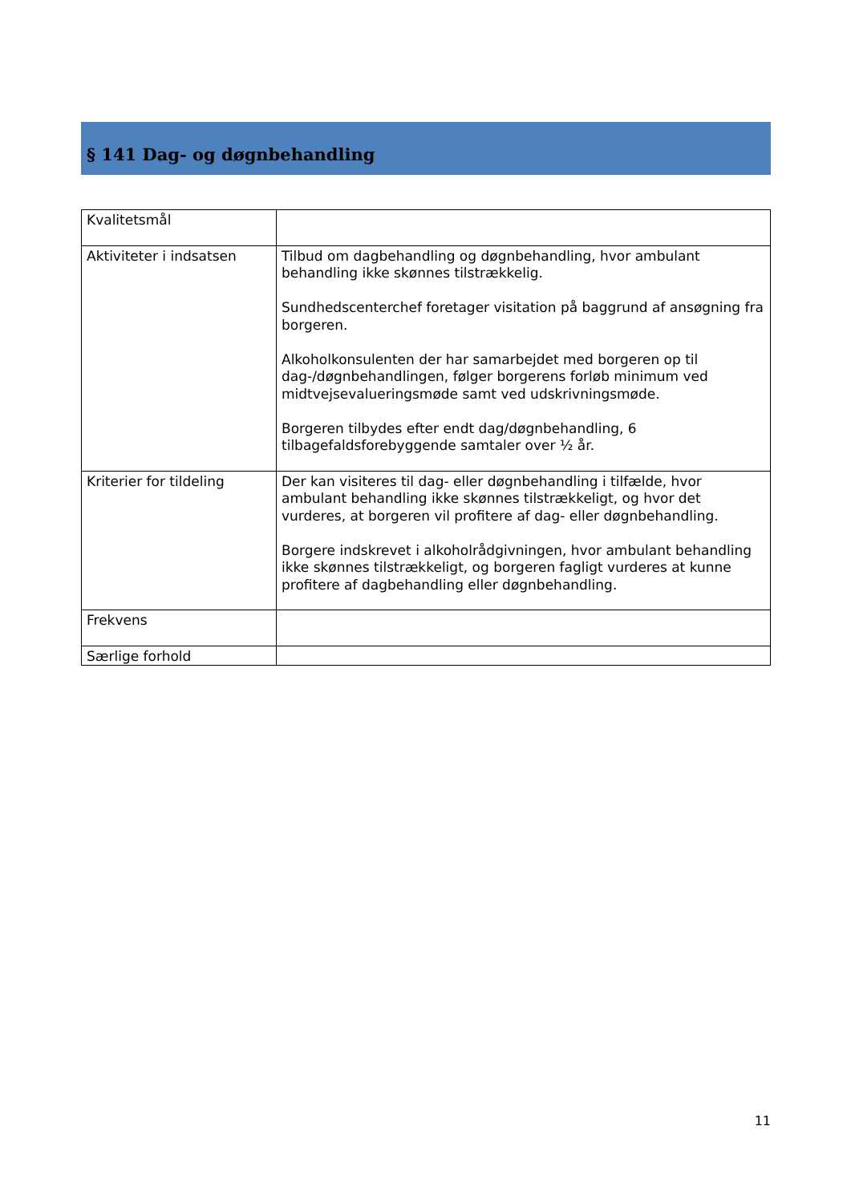§ 141 Dag- og døgnbehandling
| Kvalitetsmål | |
| Aktiviteter i indsatsen | Tilbud om dagbehandling og døgnbehandling, hvor ambulant behandling ikke skønnes tilstrækkelig. Sundhedscenterchef foretager visitation på baggrund af ansøgning fra borgeren. Alkoholkonsulenten der har samarbejdet med borgeren op til dag-/døgnbehandlingen, følger borgerens forløb minimum ved midtvejsevalueringsmøde samt ved udskrivningsmøde. Borgeren tilbydes efter endt dag/døgnbehandling, 6 tilbagefaldsforebyggende samtaler over ½ år. |
| Kriterier for tildeling | Der kan visiteres til dag- eller døgnbehandling i tilfælde, hvor ambulant behandling ikke skønnes tilstrækkeligt, og hvor det vurderes, at borgeren vil profitere af dag- eller døgnbehandling. Borgere indskrevet i alkoholrådgivningen, hvor ambulant behandling ikke skønnes tilstrækkeligt, og borgeren fagligt vurderes at kunne profitere af dagbehandling eller døgnbehandling. |
| Frekvens | |
| Særlige forhold | |
11